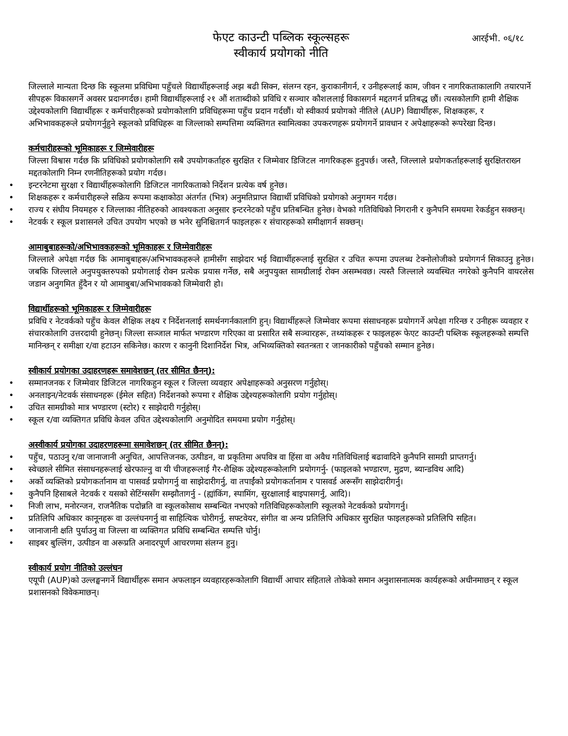आरईभी. ०६/१८ फेएट काउन्टी पब्लिक स्कूल्सहरू
स्वीकार्य प्रयोगको नीति
जिल्लाले मान्यता दिन्छ कि स्कूलमा प्रविधिमा पहुँचले विद्यार्थीहरूलाई अझ बढी सिक्न, संलग्न रहन, कुराकानीगर्न, र उनीहरूलाई काम, जीवन र नागरिकताकालागि तयारपार्ने सीपहरू विकासगर्ने अवसर प्रदानगर्दछ। हामी विद्यार्थीहरूलाई २१ औं शताब्दीको प्रविधि र सञ्चार कौशललाई विकासगर्न मद्दतगर्न प्रतिबद्ध छौं। त्यसकोलागि हामी शैक्षिक उद्देश्यकोलागि विद्यार्थीहरू र कर्मचारीहरूको प्रयोगकोलागि प्रविधिहरूमा पहुँच प्रदान गर्दछौं। यो स्वीकार्य प्रयोगको नीतिले (AUP) विद्यार्थीहरू, शिक्षकहरू, र अभिभावकहरूले प्रयोगगर्नुहुने स्कूलको प्रविधिहरू वा जिल्लाको सम्पत्तिमा व्यक्तिगत स्वामित्वका उपकरणहरू प्रयोगगर्ने प्रावधान र अपेक्षाहरूको रूपरेखा दिन्छ।
कर्मचारीहरूको भूमिकाहरू र जिम्मेवारीहरू
जिल्ला विश्वास गर्दछ कि प्रविधिको प्रयोगकोलागि सबै उपयोगकर्ताहरु सुरक्षित र जिम्मेवार डिजिटल नागरिकहरू हुनुपर्छ। जस्तै, जिल्लाले प्रयोगकर्ताहरूलाई सुरक्षितराख्न मद्दतकोलागि निम्न रणनीतिहरूको प्रयोग गर्दछ।
• इन्टरनेटमा सुरक्षा र विद्यार्थीहरूकोलागि डिजिटल नागरिकताको निर्देशन प्रत्येक वर्ष हुनेछ।
• शिक्षकहरू र कर्मचारीहरूले सक्रिय रूपमा कक्षाकोठा अंतर्गत (भित्र) अनुमतिप्राप्त विद्यार्थी प्रविधिको प्रयोगको अनुगमन गर्दछ।
• राज्य र संघीय नियमहरु र जिल्लाका नीतिहरुको आवश्यकता अनुसार इन्टरनेटको पहुँच प्रतिबन्धित हुनेछ। वेभको गतिविधिको निगरानी र कुनैपनि समयमा रेकर्डहुन सक्छन्।
• नेटवर्क र स्कूल प्रशासनले उचित उपयोग भएको छ भनेर सुनिश्चितगर्न फाइलहरू र संचारहरूको समीक्षागर्न सक्छन्।
आमाबुबाहरूको/अभिभावकहरूको भूमिकाहरू र जिम्मेवारीहरू
जिल्लाले अपेक्षा गर्दछ कि आमाबुबाहरू/अभिभावकहरूले हामीसँग साझेदार भई विद्यार्थीहरूलाई सुरक्षित र उचित रूपमा उपलब्ध टेक्नोलोजीको प्रयोगगर्न सिकाउनु हुनेछ। जबकि जिल्लाले अनुपयुक्तरुपको प्रयोगलाई रोक्न प्रत्येक प्रयास गर्नेछ, सबै अनुपयुक्त सामग्रीलाई रोक्न असम्भवछ। त्यस्तै जिल्लाले व्यवस्थित नगरेको कुनैपनि वायरलेस जडान अनुगमित हुँदैन र यो आमाबुबा/अभिभावकको जिम्मेवारी हो।
विद्यार्थीहरूको भूमिकाहरू र जिम्मेवारीहरू
प्रविधि र नेटवर्कको पहुँच केवल शैक्षिक लक्ष्य र निर्देशनलाई समर्थनगर्नकालागि हुन्। विद्यार्थीहरूले जिम्मेवार रूपमा संसाधनहरू प्रयोगगर्ने अपेक्षा गरिन्छ र उनीहरू व्यवहार र संचारकोलागि उत्तरदायी हुनेछन्। जिल्ला सञ्जाल मार्फत भण्डारण गरिएका वा प्रसारित सबै सञ्चारहरू, तथ्यांकहरू र फाइलहरू फेएट काउन्टी पब्लिक स्कूलहरूको सम्पत्ति मानिन्छन् र समीक्षा र/वा हटाउन सकिनेछ। कारण र कानुनी दिशानिर्देश भित्र, अभिव्यक्तिको स्वतन्त्रता र जानकारीको पहुँचको सम्मान हुनेछ।
स्वीकार्य प्रयोगका उदाहरणहरू समावेशछन् (तर सीमित छैनन्):
• सम्मानजनक र जिम्मेवार डिजिटल नागरिकहुन स्कूल र जिल्ला व्यवहार अपेक्षाहरूको अनुसरण गर्नुहोस्।
• अनलाइन/नेटवर्क संसाधनहरू (ईमेल सहित) निर्देशनको रूपमा र शैक्षिक उद्देश्यहरूकोलागि प्रयोग गर्नुहोस्।
• उचित सामग्रीको मात्र भण्डारण (स्टोर) र साझेदारी गर्नुहोस्।
• स्कूल र/वा व्यक्तिगत प्रविधि केवल उचित उद्देश्यकोलागि अनुमोदित समयमा प्रयोग गर्नुहोस्।
अस्वीकार्य प्रयोगका उदाहरणहरूमा समावेशछन् (तर सीमित छैनन्):
• पहुँच, पठाउनु र/वा जानाजानी अनुचित, आपत्तिजनक, उत्पीडन, वा प्रकृतिमा अपवित्र वा हिंसा वा अवैध गतिविधिलाई बढावादिने कुनैपनि सामग्री प्राप्तगर्नु।
• स्वेच्छाले सीमित संसाधनहरूलाई खेरफाल्नु वा यी चीजहरूलाई गैर-शैक्षिक उद्देश्यहरूकोलागि प्रयोगगर्नु- (फाइलको भण्डारण, मुद्रण, ब्यान्डविथ आदि)
• अर्को व्यक्तिको प्रयोगकर्तानाम वा पासवर्ड प्रयोगगर्नु वा साझेदारीगर्नु, वा तपाईंको प्रयोगकर्तानाम र पासवर्ड अरूसँग साझेदारीगर्नु।
• कुनैपनि हिसाबले नेटवर्क र यसको सेटिंग्ससँग सम्झौतागर्नु - (ह्यांकिंग, स्पामिंग, सुरक्षालाई बाइपासगर्नु, आदि)।
• निजी लाभ, मनोरन्जन, राजनैतिक पदोन्नति वा स्कूलकोसाथ सम्बन्धित नभएको गतिविधिहरूकोलागि स्कूलको नेटवर्कको प्रयोगगर्नु।
• प्रतिलिपि अधिकार कानूनहरू वा उल्लंघनगर्नु वा साहित्यिक चोरीगर्नु, सफ्टवेयर, संगीत वा अन्य प्रतिलिपि अधिकार सुरक्षित फाइलहरूको प्रतिलिपि सहित।
• जानाजानी क्षति पुर्याउनु वा जिल्ला वा व्यक्तिगत प्रविधि सम्बन्धित सम्पत्ति चोर्नु।
• साइबर बुल्लिंग, उत्पीडन वा अरूप्रति अनादरपूर्ण आचरणमा संलग्न हुनु।
स्वीकार्य प्रयोग नीतिको उल्लंघन
एयूपी (AUP)को उल्लङ्घनगर्ने विद्यार्थीहरू समान अफलाइन व्यवहारहरूकोलागि विद्यार्थी आचार संहिताले तोकेको समान अनुशासनात्मक कार्यहरूको अधीनमाछन् र स्कूल प्रशासनको विवेकमाछन्।